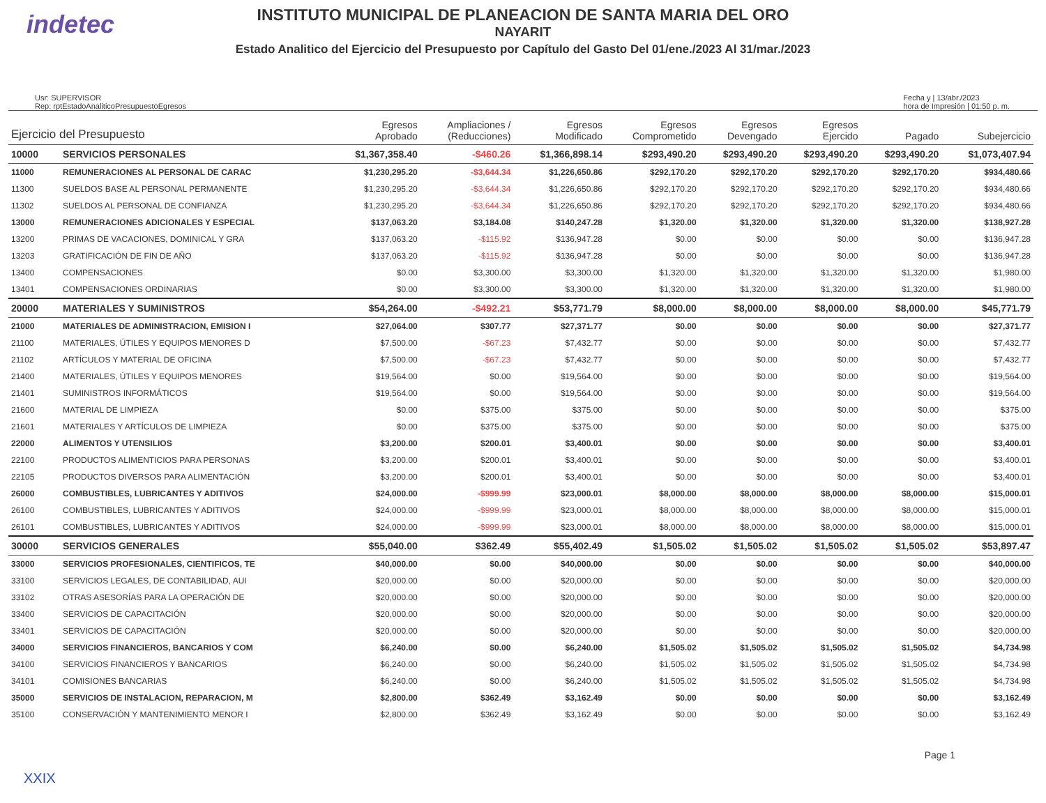indetec
INSTITUTO MUNICIPAL DE PLANEACION DE SANTA MARIA DEL ORO
NAYARIT
Estado Analitico del Ejercicio del Presupuesto por Capítulo del Gasto Del 01/ene./2023 Al 31/mar./2023
Usr: SUPERVISOR
Rep: rptEstadoAnaliticoPresupuestoEgresos
Fecha y | 13/abr./2023
hora de Impresión | 01:50 p. m.
| Ejercicio del Presupuesto | | Egresos Aprobado | Ampliaciones / (Reducciones) | Egresos Modificado | Egresos Comprometido | Egresos Devengado | Egresos Ejercido | Pagado | Subejercicio |
| --- | --- | --- | --- | --- | --- | --- | --- | --- | --- |
| 10000 | SERVICIOS PERSONALES | $1,367,358.40 | -$460.26 | $1,366,898.14 | $293,490.20 | $293,490.20 | $293,490.20 | $293,490.20 | $1,073,407.94 |
| 11000 | REMUNERACIONES AL PERSONAL DE CARAC | $1,230,295.20 | -$3,644.34 | $1,226,650.86 | $292,170.20 | $292,170.20 | $292,170.20 | $292,170.20 | $934,480.66 |
| 11300 | SUELDOS BASE AL PERSONAL PERMANENTE | $1,230,295.20 | -$3,644.34 | $1,226,650.86 | $292,170.20 | $292,170.20 | $292,170.20 | $292,170.20 | $934,480.66 |
| 11302 | SUELDOS AL PERSONAL DE CONFIANZA | $1,230,295.20 | -$3,644.34 | $1,226,650.86 | $292,170.20 | $292,170.20 | $292,170.20 | $292,170.20 | $934,480.66 |
| 13000 | REMUNERACIONES ADICIONALES Y ESPECIAL | $137,063.20 | $3,184.08 | $140,247.28 | $1,320.00 | $1,320.00 | $1,320.00 | $1,320.00 | $138,927.28 |
| 13200 | PRIMAS DE VACACIONES, DOMINICAL Y GRA | $137,063.20 | -$115.92 | $136,947.28 | $0.00 | $0.00 | $0.00 | $0.00 | $136,947.28 |
| 13203 | GRATIFICACIÓN DE FIN DE AÑO | $137,063.20 | -$115.92 | $136,947.28 | $0.00 | $0.00 | $0.00 | $0.00 | $136,947.28 |
| 13400 | COMPENSACIONES | $0.00 | $3,300.00 | $3,300.00 | $1,320.00 | $1,320.00 | $1,320.00 | $1,320.00 | $1,980.00 |
| 13401 | COMPENSACIONES ORDINARIAS | $0.00 | $3,300.00 | $3,300.00 | $1,320.00 | $1,320.00 | $1,320.00 | $1,320.00 | $1,980.00 |
| 20000 | MATERIALES Y SUMINISTROS | $54,264.00 | -$492.21 | $53,771.79 | $8,000.00 | $8,000.00 | $8,000.00 | $8,000.00 | $45,771.79 |
| 21000 | MATERIALES DE ADMINISTRACION, EMISION I | $27,064.00 | $307.77 | $27,371.77 | $0.00 | $0.00 | $0.00 | $0.00 | $27,371.77 |
| 21100 | MATERIALES, ÚTILES Y EQUIPOS MENORES D | $7,500.00 | -$67.23 | $7,432.77 | $0.00 | $0.00 | $0.00 | $0.00 | $7,432.77 |
| 21102 | ARTÍCULOS Y MATERIAL DE OFICINA | $7,500.00 | -$67.23 | $7,432.77 | $0.00 | $0.00 | $0.00 | $0.00 | $7,432.77 |
| 21400 | MATERIALES, ÚTILES Y EQUIPOS MENORES | $19,564.00 | $0.00 | $19,564.00 | $0.00 | $0.00 | $0.00 | $0.00 | $19,564.00 |
| 21401 | SUMINISTROS INFORMÁTICOS | $19,564.00 | $0.00 | $19,564.00 | $0.00 | $0.00 | $0.00 | $0.00 | $19,564.00 |
| 21600 | MATERIAL DE LIMPIEZA | $0.00 | $375.00 | $375.00 | $0.00 | $0.00 | $0.00 | $0.00 | $375.00 |
| 21601 | MATERIALES Y ARTÍCULOS DE LIMPIEZA | $0.00 | $375.00 | $375.00 | $0.00 | $0.00 | $0.00 | $0.00 | $375.00 |
| 22000 | ALIMENTOS Y UTENSILIOS | $3,200.00 | $200.01 | $3,400.01 | $0.00 | $0.00 | $0.00 | $0.00 | $3,400.01 |
| 22100 | PRODUCTOS ALIMENTICIOS PARA PERSONAS | $3,200.00 | $200.01 | $3,400.01 | $0.00 | $0.00 | $0.00 | $0.00 | $3,400.01 |
| 22105 | PRODUCTOS DIVERSOS PARA ALIMENTACIÓN | $3,200.00 | $200.01 | $3,400.01 | $0.00 | $0.00 | $0.00 | $0.00 | $3,400.01 |
| 26000 | COMBUSTIBLES, LUBRICANTES Y ADITIVOS | $24,000.00 | -$999.99 | $23,000.01 | $8,000.00 | $8,000.00 | $8,000.00 | $8,000.00 | $15,000.01 |
| 26100 | COMBUSTIBLES, LUBRICANTES Y ADITIVOS | $24,000.00 | -$999.99 | $23,000.01 | $8,000.00 | $8,000.00 | $8,000.00 | $8,000.00 | $15,000.01 |
| 26101 | COMBUSTIBLES, LUBRICANTES Y ADITIVOS | $24,000.00 | -$999.99 | $23,000.01 | $8,000.00 | $8,000.00 | $8,000.00 | $8,000.00 | $15,000.01 |
| 30000 | SERVICIOS GENERALES | $55,040.00 | $362.49 | $55,402.49 | $1,505.02 | $1,505.02 | $1,505.02 | $1,505.02 | $53,897.47 |
| 33000 | SERVICIOS PROFESIONALES, CIENTIFICOS, TE | $40,000.00 | $0.00 | $40,000.00 | $0.00 | $0.00 | $0.00 | $0.00 | $40,000.00 |
| 33100 | SERVICIOS LEGALES, DE CONTABILIDAD, AUI | $20,000.00 | $0.00 | $20,000.00 | $0.00 | $0.00 | $0.00 | $0.00 | $20,000.00 |
| 33102 | OTRAS ASESORÍAS PARA LA OPERACIÓN DE | $20,000.00 | $0.00 | $20,000.00 | $0.00 | $0.00 | $0.00 | $0.00 | $20,000.00 |
| 33400 | SERVICIOS DE CAPACITACIÓN | $20,000.00 | $0.00 | $20,000.00 | $0.00 | $0.00 | $0.00 | $0.00 | $20,000.00 |
| 33401 | SERVICIOS DE CAPACITACIÓN | $20,000.00 | $0.00 | $20,000.00 | $0.00 | $0.00 | $0.00 | $0.00 | $20,000.00 |
| 34000 | SERVICIOS FINANCIEROS, BANCARIOS Y COM | $6,240.00 | $0.00 | $6,240.00 | $1,505.02 | $1,505.02 | $1,505.02 | $1,505.02 | $4,734.98 |
| 34100 | SERVICIOS FINANCIEROS Y BANCARIOS | $6,240.00 | $0.00 | $6,240.00 | $1,505.02 | $1,505.02 | $1,505.02 | $1,505.02 | $4,734.98 |
| 34101 | COMISIONES BANCARIAS | $6,240.00 | $0.00 | $6,240.00 | $1,505.02 | $1,505.02 | $1,505.02 | $1,505.02 | $4,734.98 |
| 35000 | SERVICIOS DE INSTALACION, REPARACION, M | $2,800.00 | $362.49 | $3,162.49 | $0.00 | $0.00 | $0.00 | $0.00 | $3,162.49 |
| 35100 | CONSERVACIÓN Y MANTENIMIENTO MENOR I | $2,800.00 | $362.49 | $3,162.49 | $0.00 | $0.00 | $0.00 | $0.00 | $3,162.49 |
XXIX
Page 1